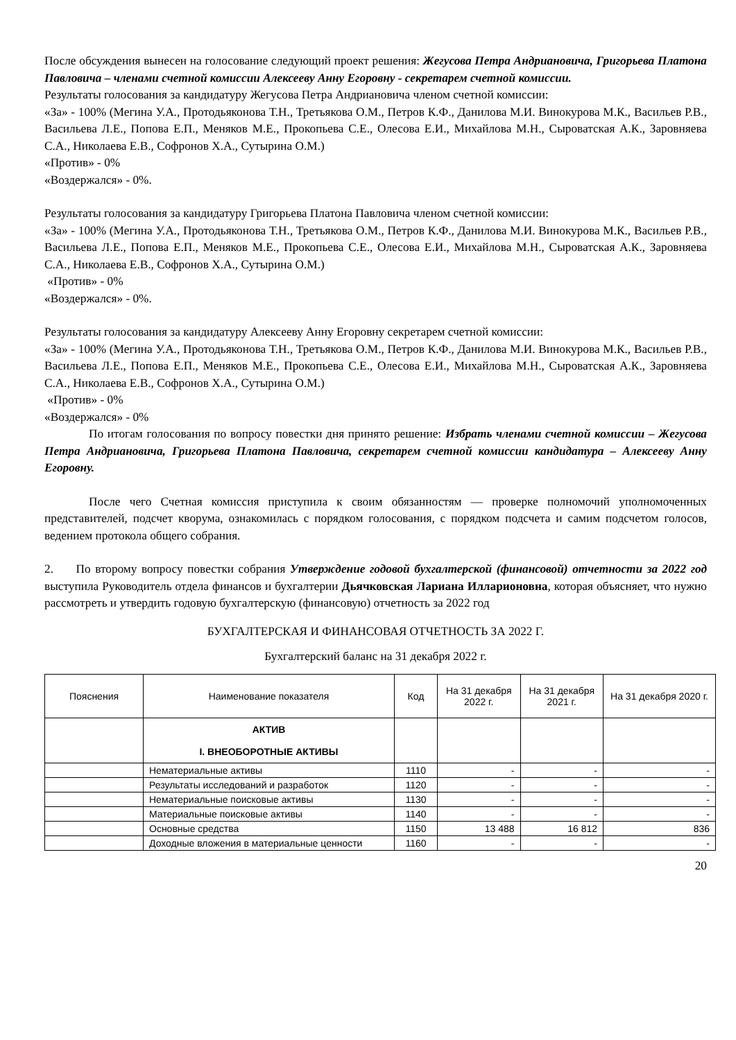После обсуждения вынесен на голосование следующий проект решения: Жегусова Петра Андриановича, Григорьева Платона Павловича – членами счетной комиссии Алексееву Анну Егоровну - секретарем счетной комиссии.
Результаты голосования за кандидатуру Жегусова Петра Андриановича членом счетной комиссии:
«За» - 100% (Мегина У.А., Протодьяконова Т.Н., Третьякова О.М., Петров К.Ф., Данилова М.И. Винокурова М.К., Васильев Р.В., Васильева Л.Е., Попова Е.П., Меняков М.Е., Прокопьева С.Е., Олесова Е.И., Михайлова М.Н., Сыроватская А.К., Заровняева С.А., Николаева Е.В., Софронов Х.А., Сутырина О.М.)
«Против» - 0%
«Воздержался» - 0%.
Результаты голосования за кандидатуру Григорьева Платона Павловича членом счетной комиссии:
«За» - 100% (Мегина У.А., Протодьяконова Т.Н., Третьякова О.М., Петров К.Ф., Данилова М.И. Винокурова М.К., Васильев Р.В., Васильева Л.Е., Попова Е.П., Меняков М.Е., Прокопьева С.Е., Олесова Е.И., Михайлова М.Н., Сыроватская А.К., Заровняева С.А., Николаева Е.В., Софронов Х.А., Сутырина О.М.)
«Против» - 0%
«Воздержался» - 0%.
Результаты голосования за кандидатуру Алексееву Анну Егоровну секретарем счетной комиссии:
«За» - 100% (Мегина У.А., Протодьяконова Т.Н., Третьякова О.М., Петров К.Ф., Данилова М.И. Винокурова М.К., Васильев Р.В., Васильева Л.Е., Попова Е.П., Меняков М.Е., Прокопьева С.Е., Олесова Е.И., Михайлова М.Н., Сыроватская А.К., Заровняева С.А., Николаева Е.В., Софронов Х.А., Сутырина О.М.)
«Против» - 0%
«Воздержался» - 0%
По итогам голосования по вопросу повестки дня принято решение: Избрать членами счетной комиссии – Жегусова Петра Андриановича, Григорьева Платона Павловича, секретарем счетной комиссии кандидатура – Алексееву Анну Егоровну.
После чего Счетная комиссия приступила к своим обязанностям — проверке полномочий уполномоченных представителей, подсчет кворума, ознакомилась с порядком голосования, с порядком подсчета и самим подсчетом голосов, ведением протокола общего собрания.
2. По второму вопросу повестки собрания Утверждение годовой бухгалтерской (финансовой) отчетности за 2022 год выступила Руководитель отдела финансов и бухгалтерии Дьячковская Лариана Илларионовна, которая объясняет, что нужно рассмотреть и утвердить годовую бухгалтерскую (финансовую) отчетность за 2022 год
БУХГАЛТЕРСКАЯ И ФИНАНСОВАЯ ОТЧЕТНОСТЬ ЗА 2022 Г.
Бухгалтерский баланс на 31 декабря 2022 г.
| Пояснения | Наименование показателя | Код | На 31 декабря 2022 г. | На 31 декабря 2021 г. | На 31 декабря 2020 г. |
| --- | --- | --- | --- | --- | --- |
| | АКТИВ I. ВНЕОБОРОТНЫЕ АКТИВЫ | | | | |
| | Нематериальные активы | 1110 | - | - | - |
| | Результаты исследований и разработок | 1120 | - | - | - |
| | Нематериальные поисковые активы | 1130 | - | - | - |
| | Материальные поисковые активы | 1140 | - | - | - |
| | Основные средства | 1150 | 13 488 | 16 812 | 836 |
| | Доходные вложения в материальные ценности | 1160 | - | - | - |
20